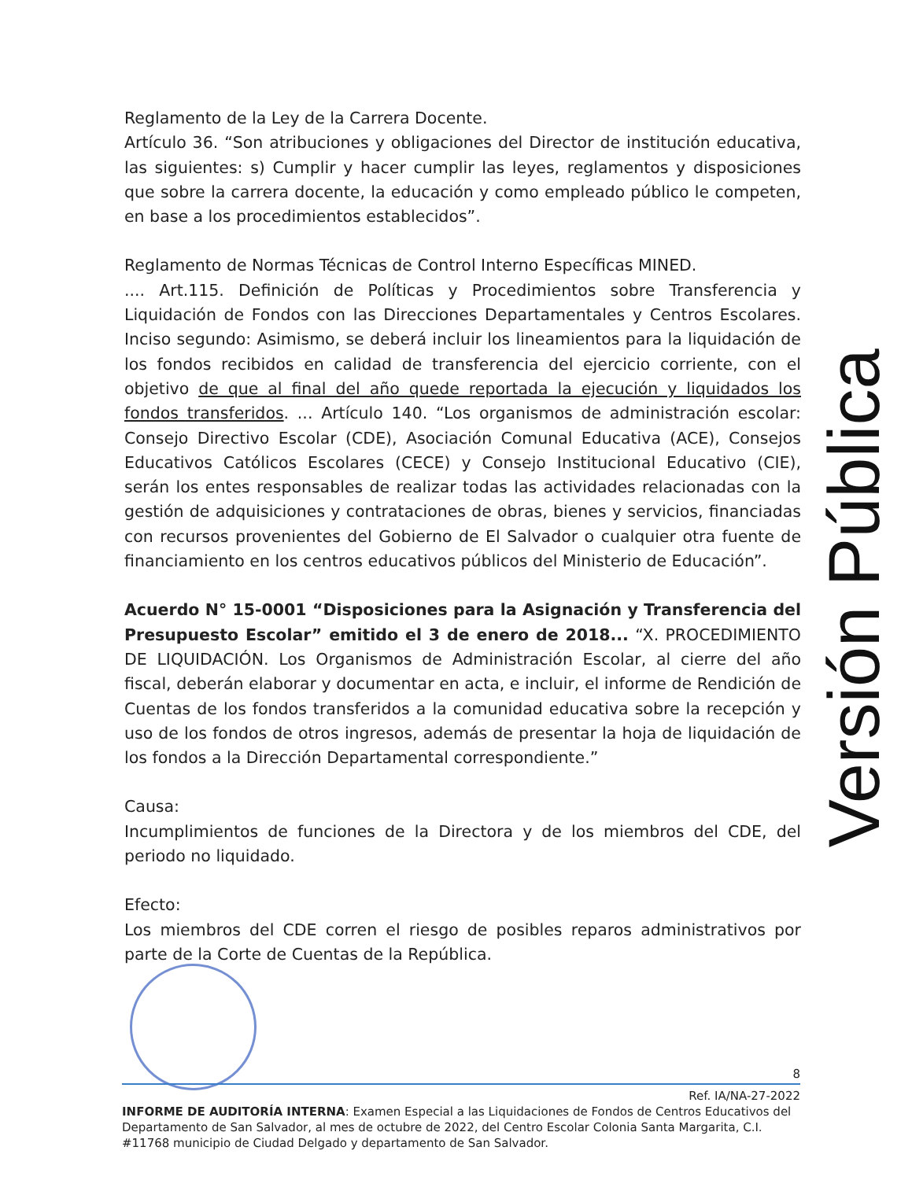Reglamento de la Ley de la Carrera Docente.
Artículo 36. “Son atribuciones y obligaciones del Director de institución educativa, las siguientes: s) Cumplir y hacer cumplir las leyes, reglamentos y disposiciones que sobre la carrera docente, la educación y como empleado público le competen, en base a los procedimientos establecidos”.
Reglamento de Normas Técnicas de Control Interno Específicas MINED.
.... Art.115. Definición de Políticas y Procedimientos sobre Transferencia y Liquidación de Fondos con las Direcciones Departamentales y Centros Escolares. Inciso segundo: Asimismo, se deberá incluir los lineamientos para la liquidación de los fondos recibidos en calidad de transferencia del ejercicio corriente, con el objetivo de que al final del año quede reportada la ejecución y liquidados los fondos transferidos. ... Artículo 140. “Los organismos de administración escolar: Consejo Directivo Escolar (CDE), Asociación Comunal Educativa (ACE), Consejos Educativos Católicos Escolares (CECE) y Consejo Institucional Educativo (CIE), serán los entes responsables de realizar todas las actividades relacionadas con la gestión de adquisiciones y contrataciones de obras, bienes y servicios, financiadas con recursos provenientes del Gobierno de El Salvador o cualquier otra fuente de financiamiento en los centros educativos públicos del Ministerio de Educación”.
Acuerdo N° 15-0001 “Disposiciones para la Asignación y Transferencia del Presupuesto Escolar” emitido el 3 de enero de 2018... “X. PROCEDIMIENTO DE LIQUIDACIÓN. Los Organismos de Administración Escolar, al cierre del año fiscal, deberán elaborar y documentar en acta, e incluir, el informe de Rendición de Cuentas de los fondos transferidos a la comunidad educativa sobre la recepción y uso de los fondos de otros ingresos, además de presentar la hoja de liquidación de los fondos a la Dirección Departamental correspondiente.”
Causa:
Incumplimientos de funciones de la Directora y de los miembros del CDE, del periodo no liquidado.
Efecto:
Los miembros del CDE corren el riesgo de posibles reparos administrativos por parte de la Corte de Cuentas de la República.
Versión Pública
8
Ref. IA/NA-27-2022
INFORME DE AUDITORÍA INTERNA: Examen Especial a las Liquidaciones de Fondos de Centros Educativos del Departamento de San Salvador, al mes de octubre de 2022, del Centro Escolar Colonia Santa Margarita, C.I. #11768 municipio de Ciudad Delgado y departamento de San Salvador.